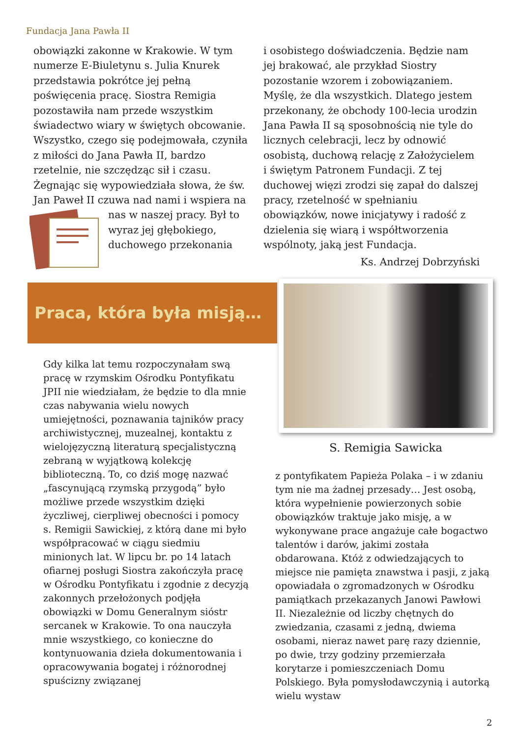Fundacja Jana Pawła II
obowiązki zakonne w Krakowie. W tym numerze E-Biuletynu s. Julia Knurek przedstawia pokrótce jej pełną poświęcenia pracę. Siostra Remigia pozostawiła nam przede wszystkim świadectwo wiary w świętych obcowanie. Wszystko, czego się podejmowała, czyniła z miłości do Jana Pawła II, bardzo rzetelnie, nie szczędząc sił i czasu. Żegnając się wypowiedziała słowa, że św. Jan Paweł II czuwa nad nami i wspiera na nas w naszej pracy. Był to wyraz jej głębokiego, duchowego przekonania
i osobistego doświadczenia. Będzie nam jej brakować, ale przykład Siostry pozostanie wzorem i zobowiązaniem. Myślę, że dla wszystkich. Dlatego jestem przekonany, że obchody 100-lecia urodzin Jana Pawła II są sposobnością nie tyle do licznych celebracji, lecz by odnowić osobistą, duchową relację z Założycielem i świętym Patronem Fundacji. Z tej duchowej więzi zrodzi się zapał do dalszej pracy, rzetelność w spełnianiu obowiązków, nowe inicjatywy i radość z dzielenia się wiarą i współtworzenia wspólnoty, jaką jest Fundacja.
Ks. Andrzej Dobrzyński
Praca, która była misją…
S. Remigia Sawicka
Gdy kilka lat temu rozpoczynałam swą pracę w rzymskim Ośrodku Pontyfikatu JPII nie wiedziałam, że będzie to dla mnie czas nabywania wielu nowych umiejętności, poznawania tajników pracy archiwistycznej, muzealnej, kontaktu z wielojęzyczną literaturą specjalistyczną zebraną w wyjątkową kolekcję biblioteczną. To, co dziś mogę nazwać „fascynującą rzymską przygodą” było możliwe przede wszystkim dzięki życzliwej, cierpliwej obecności i pomocy s. Remigii Sawickiej, z którą dane mi było współpracować w ciągu siedmiu minionych lat. W lipcu br. po 14 latach ofiarnej posługi Siostra zakończyła pracę w Ośrodku Pontyfikatu i zgodnie z decyzją zakonnych przełożonych podjęła obowiązki w Domu Generalnym sióstr sercanek w Krakowie. To ona nauczyła mnie wszystkiego, co konieczne do kontynuowania dzieła dokumentowania i opracowywania bogatej i różnorodnej spuścizny związanej
z pontyfikatem Papieża Polaka – i w zdaniu tym nie ma żadnej przesady… Jest osobą, która wypełnienie powierzonych sobie obowiązków traktuje jako misję, a w wykonywane prace angażuje całe bogactwo talentów i darów, jakimi została obdarowana. Któż z odwiedzających to miejsce nie pamięta znawstwa i pasji, z jaką opowiadała o zgromadzonych w Ośrodku pamiątkach przekazanych Janowi Pawłowi II. Niezależnie od liczby chętnych do zwiedzania, czasami z jedną, dwiema osobami, nieraz nawet parę razy dziennie, po dwie, trzy godziny przemierzała korytarze i pomieszczeniach Domu Polskiego. Była pomysłodawczynią i autorką wielu wystaw
2